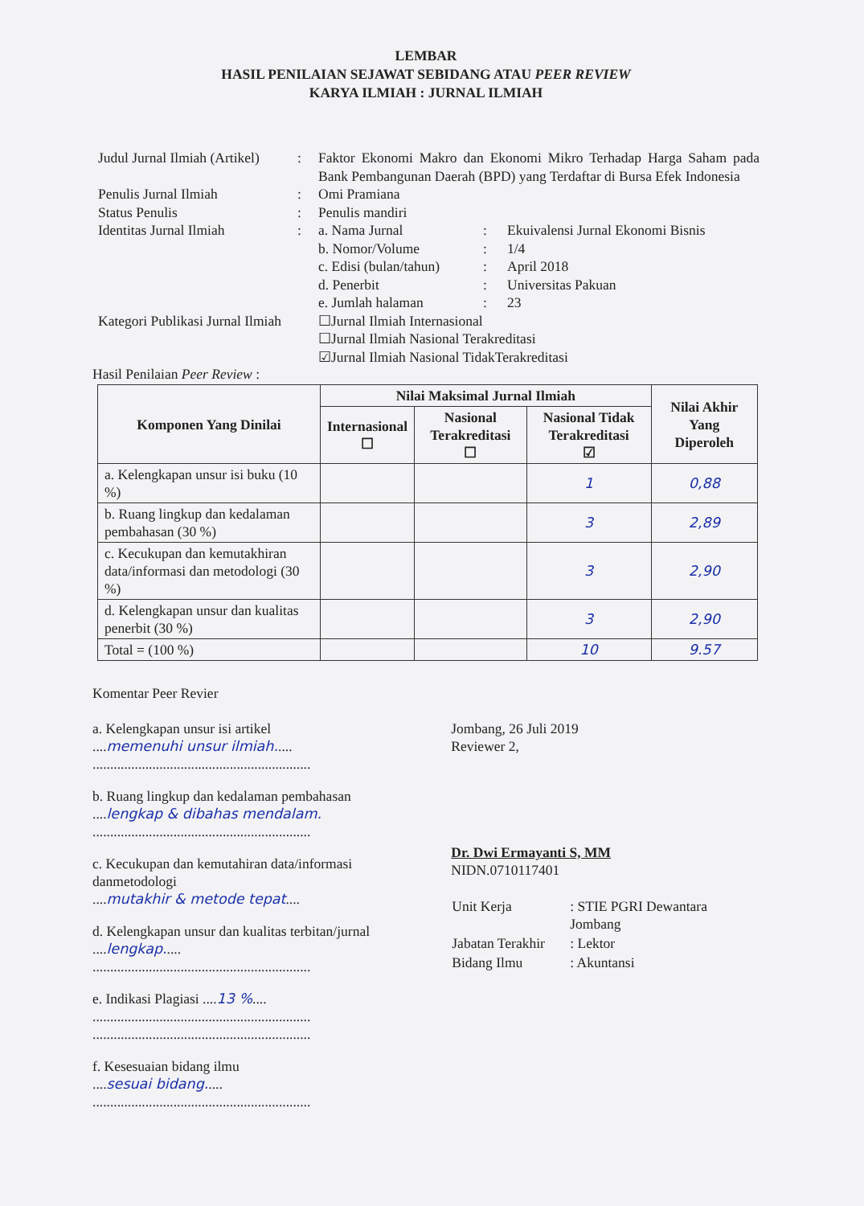LEMBAR
HASIL PENILAIAN SEJAWAT SEBIDANG ATAU PEER REVIEW
KARYA ILMIAH : JURNAL ILMIAH
| Judul Jurnal Ilmiah (Artikel) | : | Faktor Ekonomi Makro dan Ekonomi Mikro Terhadap Harga Saham pada Bank Pembangunan Daerah (BPD) yang Terdaftar di Bursa Efek Indonesia | | |
| Penulis Jurnal Ilmiah | : | Omi Pramiana | | |
| Status Penulis | : | Penulis mandiri | | |
| Identitas Jurnal Ilmiah | : | a. Nama Jurnal | : | Ekuivalensi Jurnal Ekonomi Bisnis |
| | | b. Nomor/Volume | : | 1/4 |
| | | c. Edisi (bulan/tahun) | : | April 2018 |
| | | d. Penerbit | : | Universitas Pakuan |
| | | e. Jumlah halaman | : | 23 |
| Kategori Publikasi Jurnal Ilmiah | | ☐Jurnal Ilmiah Internasional ☐Jurnal Ilmiah Nasional Terakreditasi ☑Jurnal Ilmiah Nasional TidakTerakreditasi | | |
Hasil Penilaian Peer Review :
| Komponen Yang Dinilai | Nilai Maksimal Jurnal Ilmiah | | | Nilai Akhir Yang Diperoleh |
| --- | --- | --- | --- | --- |
| | Internasional ☐ | Nasional Terakreditasi ☐ | Nasional Tidak Terakreditasi ☑ | |
| a. Kelengkapan unsur isi buku (10 %) | | | 1 | 0,88 |
| b. Ruang lingkup dan kedalaman pembahasan (30 %) | | | 3 | 2,89 |
| c. Kecukupan dan kemutakhiran data/informasi dan metodologi (30 %) | | | 3 | 2,90 |
| d. Kelengkapan unsur dan kualitas penerbit (30 %) | | | 3 | 2,90 |
| Total = (100 %) | | | 10 | 9.57 |
Komentar Peer Revier
a. Kelengkapan unsur isi artikel
....memenuhi unsur ilmiah.....
..............................................................
b. Ruang lingkup dan kedalaman pembahasan
....lengkap & dibahas mendalam.
..............................................................
c. Kecukupan dan kemutahiran data/informasi danmetodologi
....mutakhir & metode tepat....
d. Kelengkapan unsur dan kualitas terbitan/jurnal
....lengkap.....
..............................................................
e. Indikasi Plagiasi ....13 %....
..............................................................
..............................................................
f. Kesesuaian bidang ilmu
....sesuai bidang.....
..............................................................
Jombang, 26 Juli 2019
Reviewer 2,
Dr. Dwi Ermayanti S, MM
NIDN.0710117401
| Unit Kerja | : STIE PGRI Dewantara Jombang |
| Jabatan Terakhir | : Lektor |
| Bidang Ilmu | : Akuntansi |